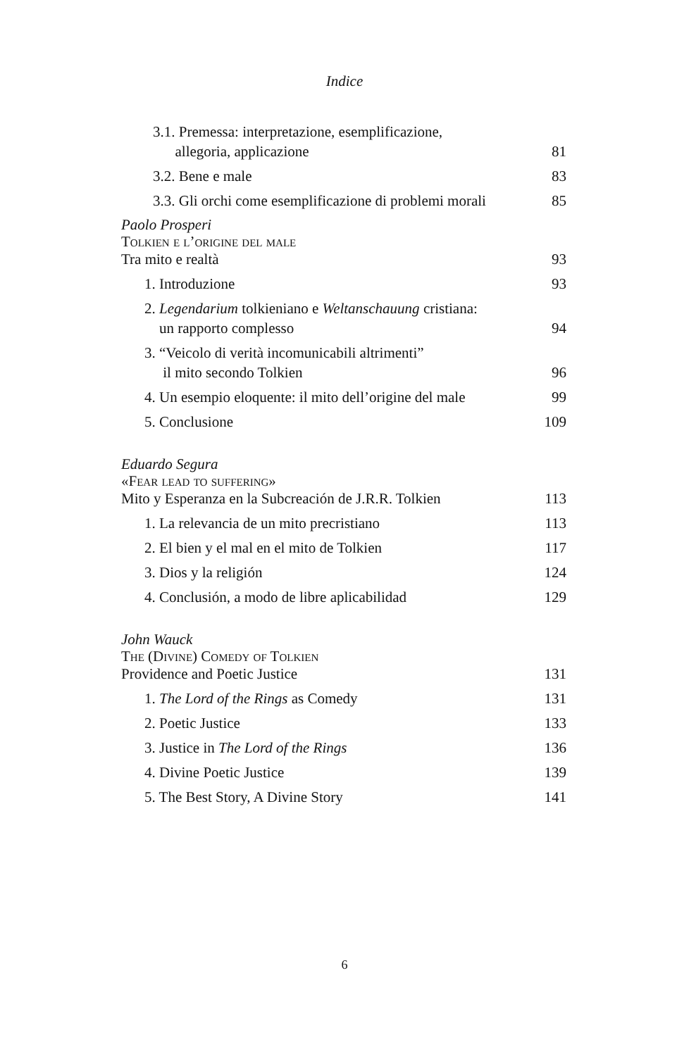Indice
3.1. Premessa: interpretazione, esemplificazione,
allegoria, applicazione 81
3.2. Bene e male 83
3.3. Gli orchi come esemplificazione di problemi morali 85
Paolo Prosperi
Tolkien e l’origine del male
Tra mito e realtà 93
1. Introduzione 93
2. Legendarium tolkieniano e Weltanschauung cristiana:
un rapporto complesso 94
3. “Veicolo di verità incomunicabili altrimenti”
il mito secondo Tolkien 96
4. Un esempio eloquente: il mito dell’origine del male 99
5. Conclusione 109
Eduardo Segura
«Fear lead to suffering»
Mito y Esperanza en la Subcreación de J.R.R. Tolkien 113
1. La relevancia de un mito precristiano 113
2. El bien y el mal en el mito de Tolkien 117
3. Dios y la religión 124
4. Conclusión, a modo de libre aplicabilidad 129
John Wauck
The (Divine) Comedy of Tolkien
Providence and Poetic Justice 131
1. The Lord of the Rings as Comedy 131
2. Poetic Justice 133
3. Justice in The Lord of the Rings 136
4. Divine Poetic Justice 139
5. The Best Story, A Divine Story 141
6